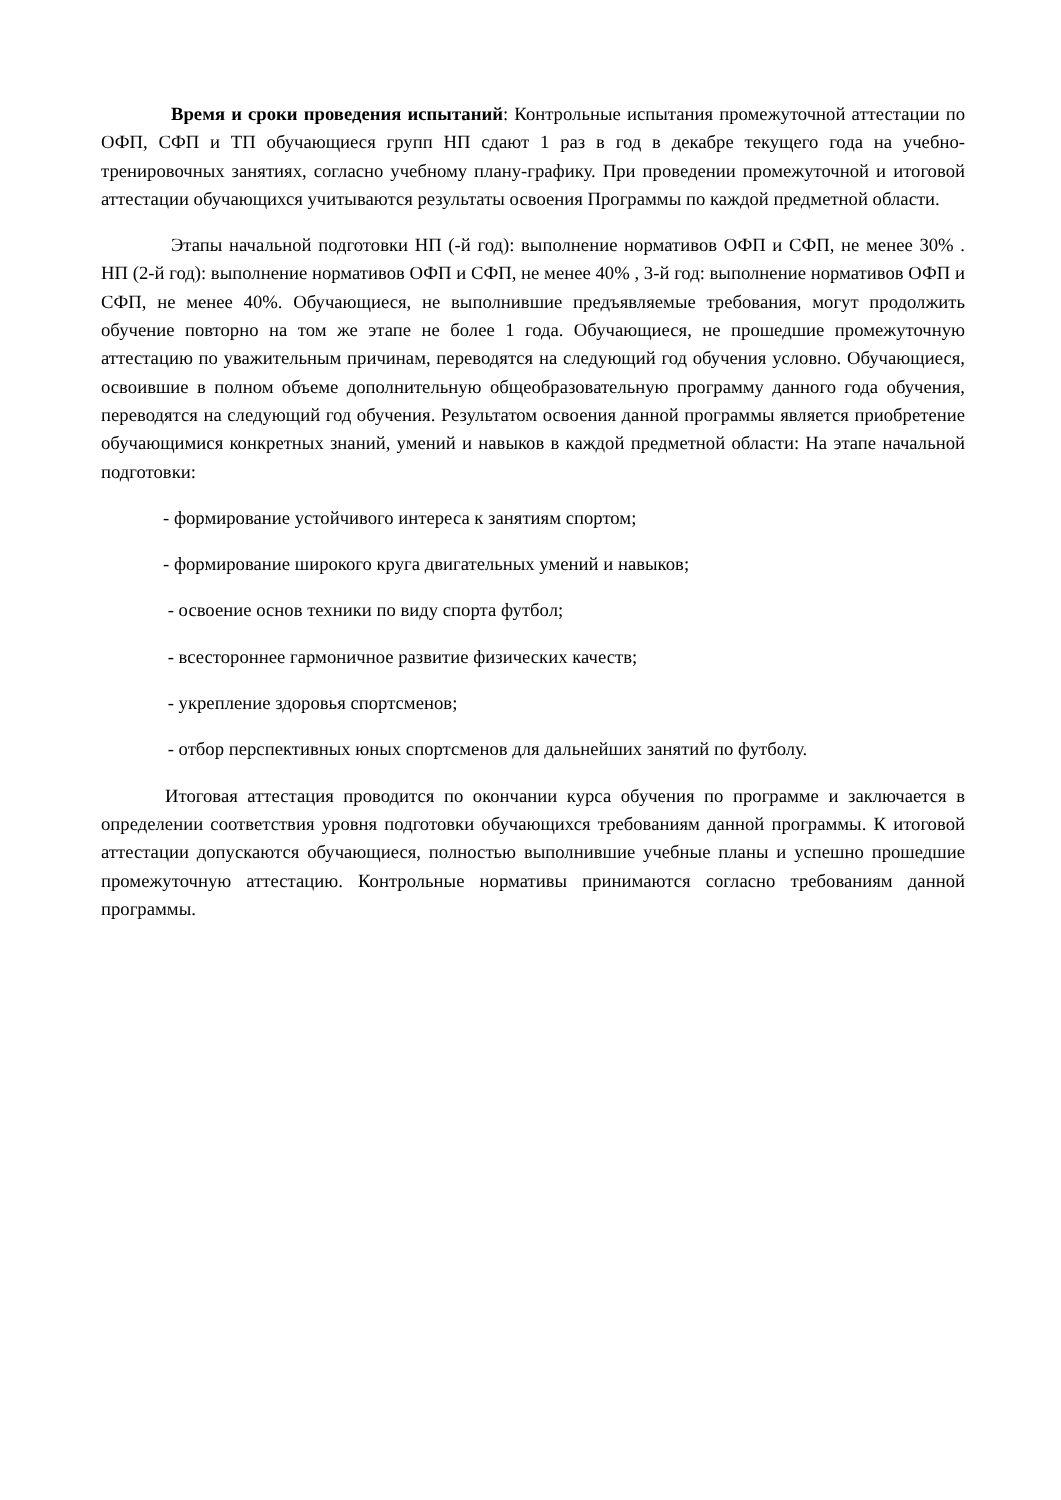Время и сроки проведения испытаний: Контрольные испытания промежуточной аттестации по ОФП, СФП и ТП обучающиеся групп НП сдают 1 раз в год в декабре текущего года на учебно-тренировочных занятиях, согласно учебному плану-графику. При проведении промежуточной и итоговой аттестации обучающихся учитываются результаты освоения Программы по каждой предметной области.
Этапы начальной подготовки НП (-й год): выполнение нормативов ОФП и СФП, не менее 30% . НП (2-й год): выполнение нормативов ОФП и СФП, не менее 40% , 3-й год: выполнение нормативов ОФП и СФП, не менее 40%. Обучающиеся, не выполнившие предъявляемые требования, могут продолжить обучение повторно на том же этапе не более 1 года. Обучающиеся, не прошедшие промежуточную аттестацию по уважительным причинам, переводятся на следующий год обучения условно. Обучающиеся, освоившие в полном объеме дополнительную общеобразовательную программу данного года обучения, переводятся на следующий год обучения. Результатом освоения данной программы является приобретение обучающимися конкретных знаний, умений и навыков в каждой предметной области: На этапе начальной подготовки:
- формирование устойчивого интереса к занятиям спортом;
- формирование широкого круга двигательных умений и навыков;
- освоение основ техники по виду спорта футбол;
- всестороннее гармоничное развитие физических качеств;
- укрепление здоровья спортсменов;
- отбор перспективных юных спортсменов для дальнейших занятий по футболу.
Итоговая аттестация проводится по окончании курса обучения по программе и заключается в определении соответствия уровня подготовки обучающихся требованиям данной программы. К итоговой аттестации допускаются обучающиеся, полностью выполнившие учебные планы и успешно прошедшие промежуточную аттестацию. Контрольные нормативы принимаются согласно требованиям данной программы.